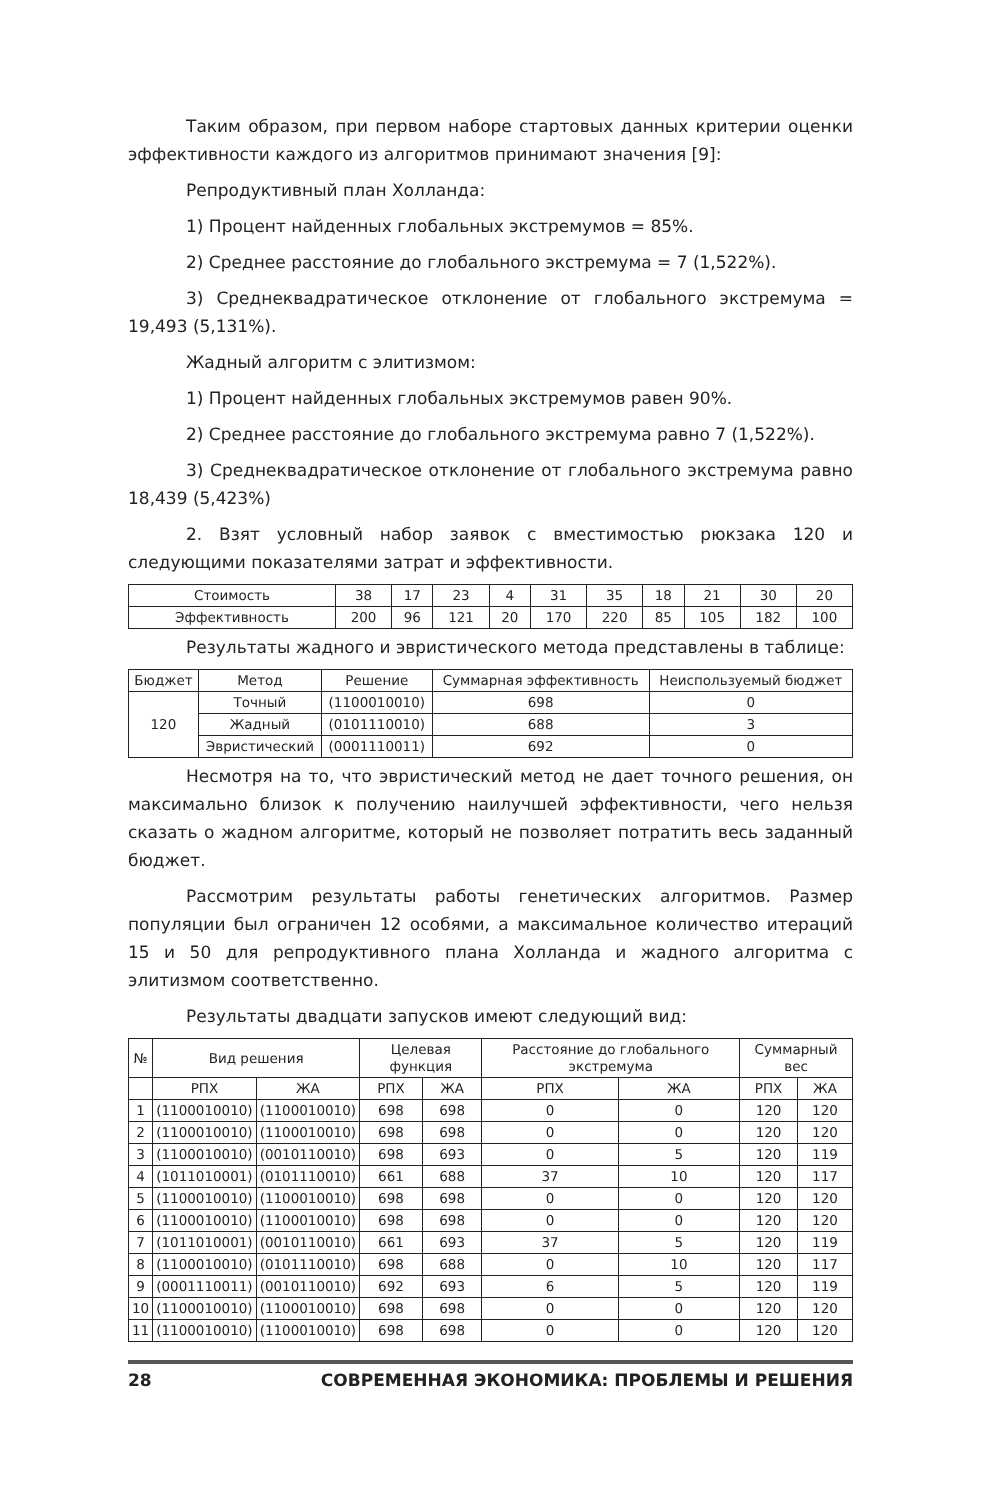Таким образом, при первом наборе стартовых данных критерии оценки эффективности каждого из алгоритмов принимают значения [9]:
Репродуктивный план Холланда:
1) Процент найденных глобальных экстремумов = 85%.
2) Среднее расстояние до глобального экстремума = 7 (1,522%).
3) Среднеквадратическое отклонение от глобального экстремума = 19,493 (5,131%).
Жадный алгоритм с элитизмом:
1) Процент найденных глобальных экстремумов равен 90%.
2) Среднее расстояние до глобального экстремума равно 7 (1,522%).
3) Среднеквадратическое отклонение от глобального экстремума равно 18,439 (5,423%)
2. Взят условный набор заявок с вместимостью рюкзака 120 и следующими показателями затрат и эффективности.
| Стоимость | 38 | 17 | 23 | 4 | 31 | 35 | 18 | 21 | 30 | 20 |
| Эффективность | 200 | 96 | 121 | 20 | 170 | 220 | 85 | 105 | 182 | 100 |
Результаты жадного и эвристического метода представлены в таблице:
| Бюджет | Метод | Решение | Суммарная эффективность | Неиспользуемый бюджет |
| --- | --- | --- | --- | --- |
| 120 | Точный | (1100010010) | 698 | 0 |
| | Жадный | (0101110010) | 688 | 3 |
| | Эвристический | (0001110011) | 692 | 0 |
Несмотря на то, что эвристический метод не дает точного решения, он максимально близок к получению наилучшей эффективности, чего нельзя сказать о жадном алгоритме, который не позволяет потратить весь заданный бюджет.
Рассмотрим результаты работы генетических алгоритмов. Размер популяции был ограничен 12 особями, а максимальное количество итераций 15 и 50 для репродуктивного плана Холланда и жадного алгоритма с элитизмом соответственно.
Результаты двадцати запусков имеют следующий вид:
| № | Вид решения | | Целевая функция | | Расстояние до глобального экстремума | | Суммарный вес | |
| --- | --- | --- | --- | --- | --- | --- | --- | --- |
| | РПХ | ЖА | РПХ | ЖА | РПХ | ЖА | РПХ | ЖА |
| 1 | (1100010010) | (1100010010) | 698 | 698 | 0 | 0 | 120 | 120 |
| 2 | (1100010010) | (1100010010) | 698 | 698 | 0 | 0 | 120 | 120 |
| 3 | (1100010010) | (0010110010) | 698 | 693 | 0 | 5 | 120 | 119 |
| 4 | (1011010001) | (0101110010) | 661 | 688 | 37 | 10 | 120 | 117 |
| 5 | (1100010010) | (1100010010) | 698 | 698 | 0 | 0 | 120 | 120 |
| 6 | (1100010010) | (1100010010) | 698 | 698 | 0 | 0 | 120 | 120 |
| 7 | (1011010001) | (0010110010) | 661 | 693 | 37 | 5 | 120 | 119 |
| 8 | (1100010010) | (0101110010) | 698 | 688 | 0 | 10 | 120 | 117 |
| 9 | (0001110011) | (0010110010) | 692 | 693 | 6 | 5 | 120 | 119 |
| 10 | (1100010010) | (1100010010) | 698 | 698 | 0 | 0 | 120 | 120 |
| 11 | (1100010010) | (1100010010) | 698 | 698 | 0 | 0 | 120 | 120 |
28 СОВРЕМЕННАЯ ЭКОНОМИКА: ПРОБЛЕМЫ И РЕШЕНИЯ